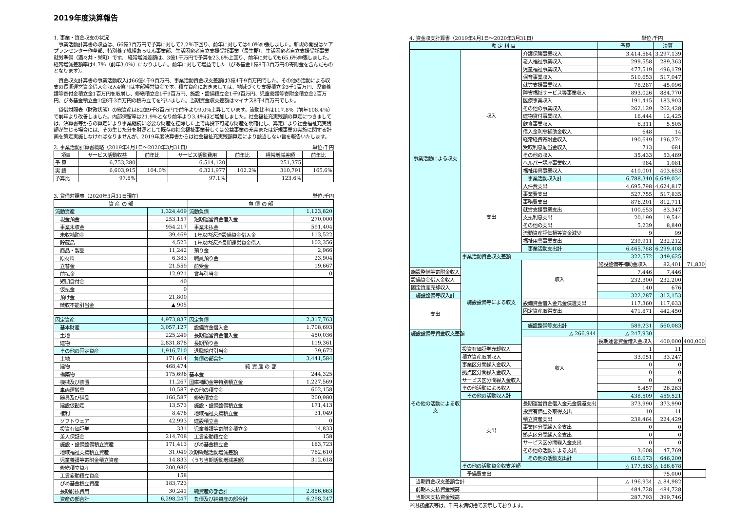2019年度決算報告
1. 事業・資金収支の状況
　事業活動計算書の収益は、66億3百万円で予算に対して2.2％下回り、前年に対しては4.0％伸張しました。新規の開設はケアプランセンター作草部、特別養子縁組あっせん事業部、生活困窮者自立支援受託事業（長生郡）、生活困窮者自立支援受託事業 就労準備（酒々井・栄町）です。 経常増減差額は、3億1千万円で予算を23.6％上回り、前年に対しても65.6％伸張しました。経常増減差額率は4.7％（前年3.0％）になりました。前年に対して増益でした（ぴあ基金1億8千3百万円の寄附金を含んだものとなります）。
　資金収支計算書の事業活動収入は66億4千9百万円、事業活動資金収支差額は3億4千9百万円でした。その他の活動による収支の長期運営資金借入金収入4億円は本部経営資金です。積立資産におきましては、地域づくり支援積立金3千1百万円、児童養護等寄付金積立金1百万円を取崩し、修繕積立金1千9百万円、施設・設備積立金1千9百万円、児童養護等寄附金積立金2百万円、ぴあ基金積立金1億8千3百万円の積み立てを行いました。当期資金収支差額はマイナス8千4百万円でした。
　貸借対照表（財政状態）の総資産は62億9千8百万円で前年より9.0％上昇しています。流動比率は117.8％（前年108.4％）で前年より改善しました。内部保留率は21.9％となり前年より3.4％ほど増加しました。社会福祉充実残額の算定につきましては、決算書等からの算定により事業継続に必要な財産を控除した上で再投下可能な財産を明確化し、算定により社会福祉充実残額が生じる場合には、その生じた分を財源として既存の社会福祉事業若しくは公益事業の充実または新規事業の実施に関する計画を策定実施しなければなりませんが、2019年度決算書からは社会福祉充実残額算定により該当しない旨を報告いたします。
2. 事業活動計算書概略（2019年4月1日～2020年3月31日） 単位:千円
| 項目 | サービス活動収益 | 前年比 | サービス活動費用 | 前年比 | 経常増減差額 | 前年比 |
| --- | --- | --- | --- | --- | --- | --- |
| 予 算 | 6,753,280 | | 6,514,120 | | 251,375 | |
| 実 績 | 6,603,915 | 104.0% | 6,321,977 | 102.2% | 310,791 | 165.6% |
| 予算比 | 97.8% | | 97.1% | | 123.6% | |
3. 貸借対照表（2020年3月31日現在） 単位:千円
| 資 産 の 部 | | 負 債 の 部 | |
| --- | --- | --- | --- |
| 流動資産 | 1,324,409 | 流動負債 | 1,123,820 |
| 現金預金 | 253,157 | 短期運営資金借入金 | 270,000 |
| 事業未収金 | 954,217 | 事業未払金 | 591,404 |
| 未収補助金 | 39,469 | 1年以内返済設備資金借入金 | 113,522 |
| 貯蔵品 | 4,523 | 1年以内返済長期運営資金借入 | 102,356 |
| 商品・製品 | 11,242 | 預り金 | 2,966 |
| 原材料 | 6,383 | 職員預り金 | 23,904 |
| 立替金 | 21,559 | 前受金 | 19,667 |
| 前払金 | 12,921 | 賞与引当金 | 0 |
| 短期貸付金 | 40 | | |
| 仮払金 | 0 | | |
| 預け金 | 21,800 | | |
| 徴収不能引当金 | ▲ 905 | | |
| 固定資産 | 4,973,837 | 固定負債 | 2,317,763 |
| 基本財産 | 3,057,127 | 設備資金借入金 | 1,708,693 |
| 土地 | 225,249 | 長期運営資金借入金 | 450,036 |
| 建物 | 2,831,878 | 長期預り金 | 119,361 |
| その他の固定資産 | 1,916,710 | 退職給付引当金 | 39,672 |
| 土地 | 171,614 | 負債の部合計 | 3,441,584 |
| 建物 | 468,474 | 純 資 産 の 部 | |
| 構築物 | 175,696 | 基本金 | 244,325 |
| 機械及び装置 | 11,267 | 国庫補助金等特別積立金 | 1,227,569 |
| 車両運搬具 | 10,587 | その他の積立金 | 602,158 |
| 器具及び備品 | 166,587 | 修繕積立金 | 200,980 |
| 建設仮勘定 | 13,573 | 施設・設備整備積立金 | 171,413 |
| 権利 | 8,476 | 地域福祉支援積立金 | 31,049 |
| ソフトウェア | 42,993 | 建設積立金 | 0 |
| 投資有価証券 | 331 | 児童養護等寄附金積立金 | 14,833 |
| 差入保証金 | 214,708 | 工賃変動積立金 | 158 |
| 施設・設備整備積立資産 | 171,413 | ぴあ基金積立金 | 183,723 |
| 地域福祉支援積立資産 | 31,049 | 次期繰越活動増減差額 | 782,610 |
| 児童養護等寄附金積立資産 | 14,833 | （うち当期活動増減差額） | 312,618 |
| 修繕積立資産 | 200,980 | | |
| 工賃変動積立資産 | 158 | | |
| ぴあ基金積立資産 | 183,723 | | |
| 長期前払費用 | 30,241 | 純資産の部合計 | 2,856,663 |
| 資産の部合計 | 6,298,247 | 負債及び純資産の部合計 | 6,298,247 |
4. 資金収支計算書（2019年4月1日～2020年3月31日） 単位:千円
| 勘 定 科 目 | | | 予算 | 決算 | |
| --- | --- | --- | --- | --- | --- |
| 事業活動による収支 | 収入 | 介護保険事業収入 | 3,414,564 | 3,297,139 | |
| | | 老人福祉事業収入 | 299,558 | 289,363 | |
| | | 児童福祉事業収入 | 477,519 | 496,179 | |
| | | 保育事業収入 | 510,653 | 517,047 | |
| | | 就労支援事業収入 | 78,287 | 45,096 | |
| | | 障害福祉サービス等事業収入 | 893,026 | 884,770 | |
| | | 医療事業収入 | 191,415 | 183,903 | |
| | | その他の事業収入 | 262,129 | 262,428 | |
| | | 建物貸付事業収入 | 16,444 | 12,425 | |
| | | 飲食事業収入 | 6,311 | 5,505 | |
| | | 借入金利息補助金収入 | 648 | 14 | |
| | | 経常経費寄附金収入 | 190,649 | 196,274 | |
| | | 受取利息配当金収入 | 713 | 681 | |
| | | その他の収入 | 35,433 | 53,469 | |
| | | ヘルパー講座事業収入 | 984 | 1,081 | |
| | | 福祉用具事業収入 | 410,001 | 403,653 | |
| | | 事業活動収入計 | 6,788,340 | 6,649,034 | |
| | 支出 | 人件費支出 | 4,695,798 | 4,624,817 | |
| | | 事業費支出 | 527,755 | 517,835 | |
| | | 事務費支出 | 876,201 | 812,711 | |
| | | 就労支援事業支出 | 100,653 | 83,347 | |
| | | 支払利息支出 | 20,199 | 19,544 | |
| | | その他の支出 | 5,239 | 8,840 | |
| | | 流動資産評価損等資金減少 | 9 | 99 | |
| | | 福祉用具事業支出 | 239,911 | 232,212 | |
| | | 事業活動支出計 | 6,465,768 | 6,299,408 | |
| | 事業活動資金収支差額 | | 322,572 | 349,625 | |
| | 施設設備等による収支 | 収入 | 施設整備等補助金収入 | 82,401 | 71,830 |
| 施設整備等寄附金収入 | | | 7,446 | 7,446 | |
| 設備資金借入金収入 | | | 232,300 | 232,200 | |
| 固定資産売却収入 | | | 140 | 676 | |
| 施設整備等収入計 | | | 322,287 | 312,153 | |
| 支出 | | 設備資金借入金元金償還支出 | 117,360 | 117,633 | |
| | | 固定資産取得支出 | 471,871 | 442,450 | |
| | | 施設整備等支出計 | 589,231 | 560,083 | |
| 施設設備等資金収支差額 | | △ 266,944 | △ 247,930 | | |
| その他の活動による収支 | | 収入 | 長期運営資金借入金収入 | 400,000 | 400,000 |
| | 投資有価証券売却収入 | | 1 | 11 | |
| | 積立資産取崩収入 | | 33,051 | 33,247 | |
| | 事業区分間繰入金収入 | | 0 | 0 | |
| | 拠点区分間繰入金収入 | | 0 | 0 | |
| | サービス区分間繰入金収入 | | 0 | 0 | |
| | その他活動による収入 | | 5,457 | 26,263 | |
| | その他の活動収入計 | | 438,509 | 459,521 | |
| | 支出 | 長期運営資金借入金元金償還支出 | 373,990 | 373,990 | |
| | | 投資有価証券取得支出 | 10 | 11 | |
| | | 積立資産支出 | 238,464 | 224,429 | |
| | | 事業区分間繰入金支出 | 0 | 0 | |
| | | 拠点区分間繰入金支出 | 0 | 0 | |
| | | サービス区分間繰入金支出 | 0 | 0 | |
| | | その他の活動による支出 | 3,608 | 47,769 | |
| | | その他の活動支出計 | 616,073 | 646,200 | |
| | その他の活動資金収支差額 | | △ 177,563 | △ 186,678 | |
| | 予備費支出 | | | 75,000 | |
| 当期資金収支差額合計 | | | △ 196,934 | △ 84,982 | |
| 前期末支払資金残高 | | | 484,728 | 484,728 | |
| 当期末支払資金残高 | | | 287,793 | 399,746 | |
※財務諸表等は、千円未満切捨て表示しております。